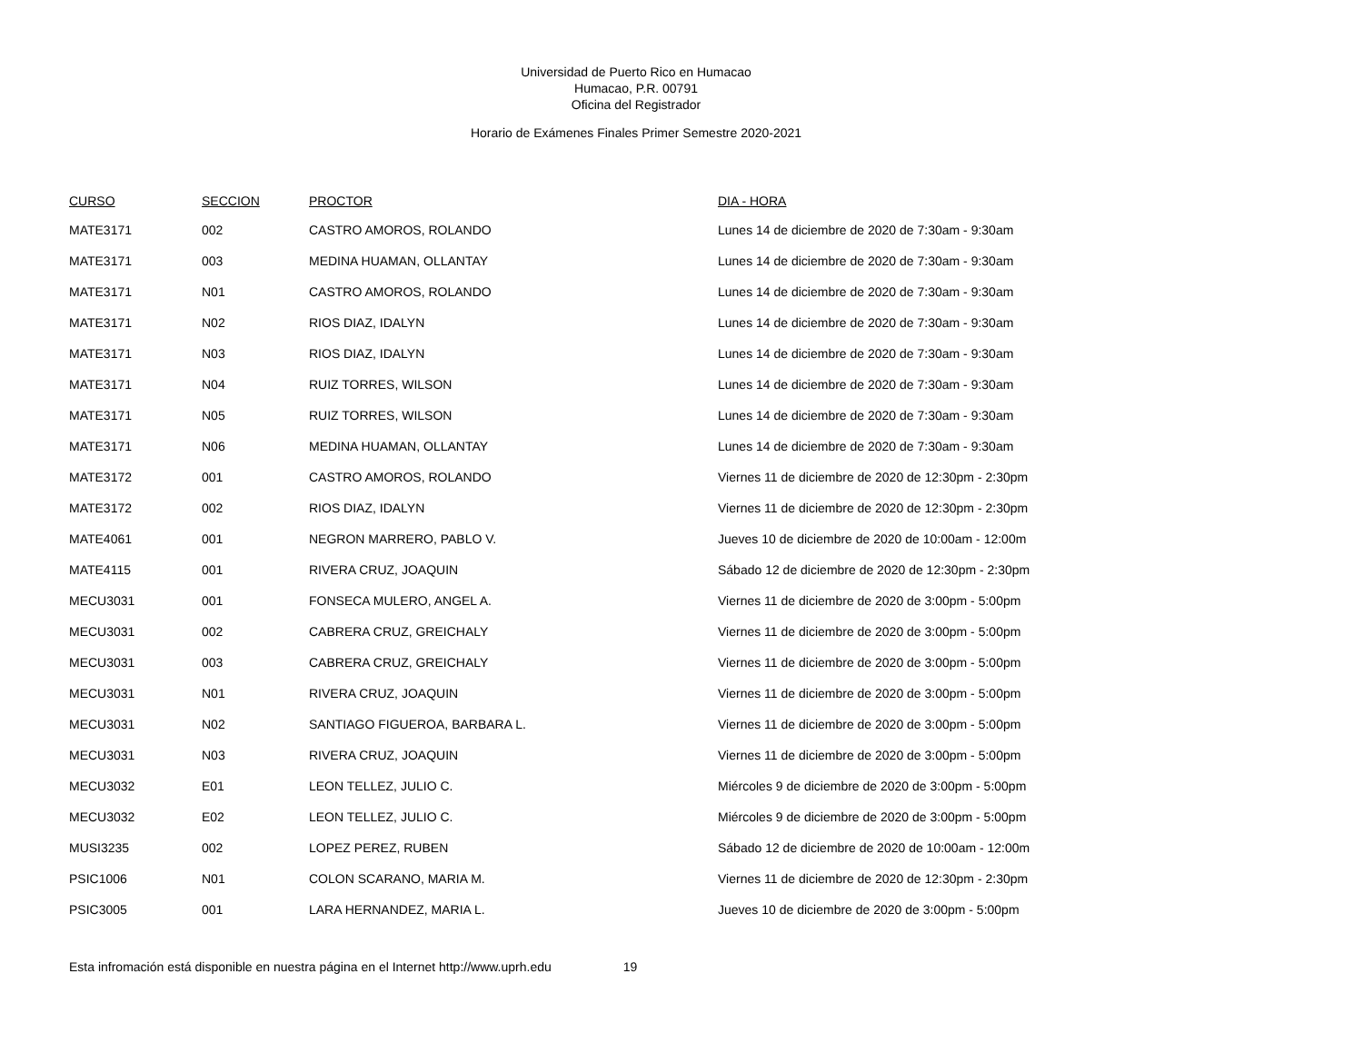Universidad de Puerto Rico en Humacao
Humacao, P.R. 00791
Oficina del Registrador
Horario de Exámenes Finales Primer Semestre 2020-2021
| CURSO | SECCION | PROCTOR | DIA - HORA |
| --- | --- | --- | --- |
| MATE3171 | 002 | CASTRO AMOROS, ROLANDO | Lunes 14 de diciembre de 2020 de 7:30am - 9:30am |
| MATE3171 | 003 | MEDINA HUAMAN, OLLANTAY | Lunes 14 de diciembre de 2020 de 7:30am - 9:30am |
| MATE3171 | N01 | CASTRO AMOROS, ROLANDO | Lunes 14 de diciembre de 2020 de 7:30am - 9:30am |
| MATE3171 | N02 | RIOS DIAZ, IDALYN | Lunes 14 de diciembre de 2020 de 7:30am - 9:30am |
| MATE3171 | N03 | RIOS DIAZ, IDALYN | Lunes 14 de diciembre de 2020 de 7:30am - 9:30am |
| MATE3171 | N04 | RUIZ TORRES, WILSON | Lunes 14 de diciembre de 2020 de 7:30am - 9:30am |
| MATE3171 | N05 | RUIZ TORRES, WILSON | Lunes 14 de diciembre de 2020 de 7:30am - 9:30am |
| MATE3171 | N06 | MEDINA HUAMAN, OLLANTAY | Lunes 14 de diciembre de 2020 de 7:30am - 9:30am |
| MATE3172 | 001 | CASTRO AMOROS, ROLANDO | Viernes 11 de diciembre de 2020 de 12:30pm - 2:30pm |
| MATE3172 | 002 | RIOS DIAZ, IDALYN | Viernes 11 de diciembre de 2020 de 12:30pm - 2:30pm |
| MATE4061 | 001 | NEGRON MARRERO, PABLO V. | Jueves 10 de diciembre de 2020 de 10:00am - 12:00m |
| MATE4115 | 001 | RIVERA CRUZ, JOAQUIN | Sábado 12 de diciembre de 2020 de 12:30pm - 2:30pm |
| MECU3031 | 001 | FONSECA MULERO, ANGEL A. | Viernes 11 de diciembre de 2020 de 3:00pm - 5:00pm |
| MECU3031 | 002 | CABRERA CRUZ, GREICHALY | Viernes 11 de diciembre de 2020 de 3:00pm - 5:00pm |
| MECU3031 | 003 | CABRERA CRUZ, GREICHALY | Viernes 11 de diciembre de 2020 de 3:00pm - 5:00pm |
| MECU3031 | N01 | RIVERA CRUZ, JOAQUIN | Viernes 11 de diciembre de 2020 de 3:00pm - 5:00pm |
| MECU3031 | N02 | SANTIAGO FIGUEROA, BARBARA L. | Viernes 11 de diciembre de 2020 de 3:00pm - 5:00pm |
| MECU3031 | N03 | RIVERA CRUZ, JOAQUIN | Viernes 11 de diciembre de 2020 de 3:00pm - 5:00pm |
| MECU3032 | E01 | LEON TELLEZ, JULIO C. | Miércoles 9 de diciembre de 2020 de 3:00pm - 5:00pm |
| MECU3032 | E02 | LEON TELLEZ, JULIO C. | Miércoles 9 de diciembre de 2020 de 3:00pm - 5:00pm |
| MUSI3235 | 002 | LOPEZ PEREZ, RUBEN | Sábado 12 de diciembre de 2020 de 10:00am - 12:00m |
| PSIC1006 | N01 | COLON SCARANO, MARIA M. | Viernes 11 de diciembre de 2020 de 12:30pm - 2:30pm |
| PSIC3005 | 001 | LARA HERNANDEZ, MARIA L. | Jueves 10 de diciembre de 2020 de 3:00pm - 5:00pm |
Esta infromación está disponible en nuestra página en el Internet http://www.uprh.edu 19